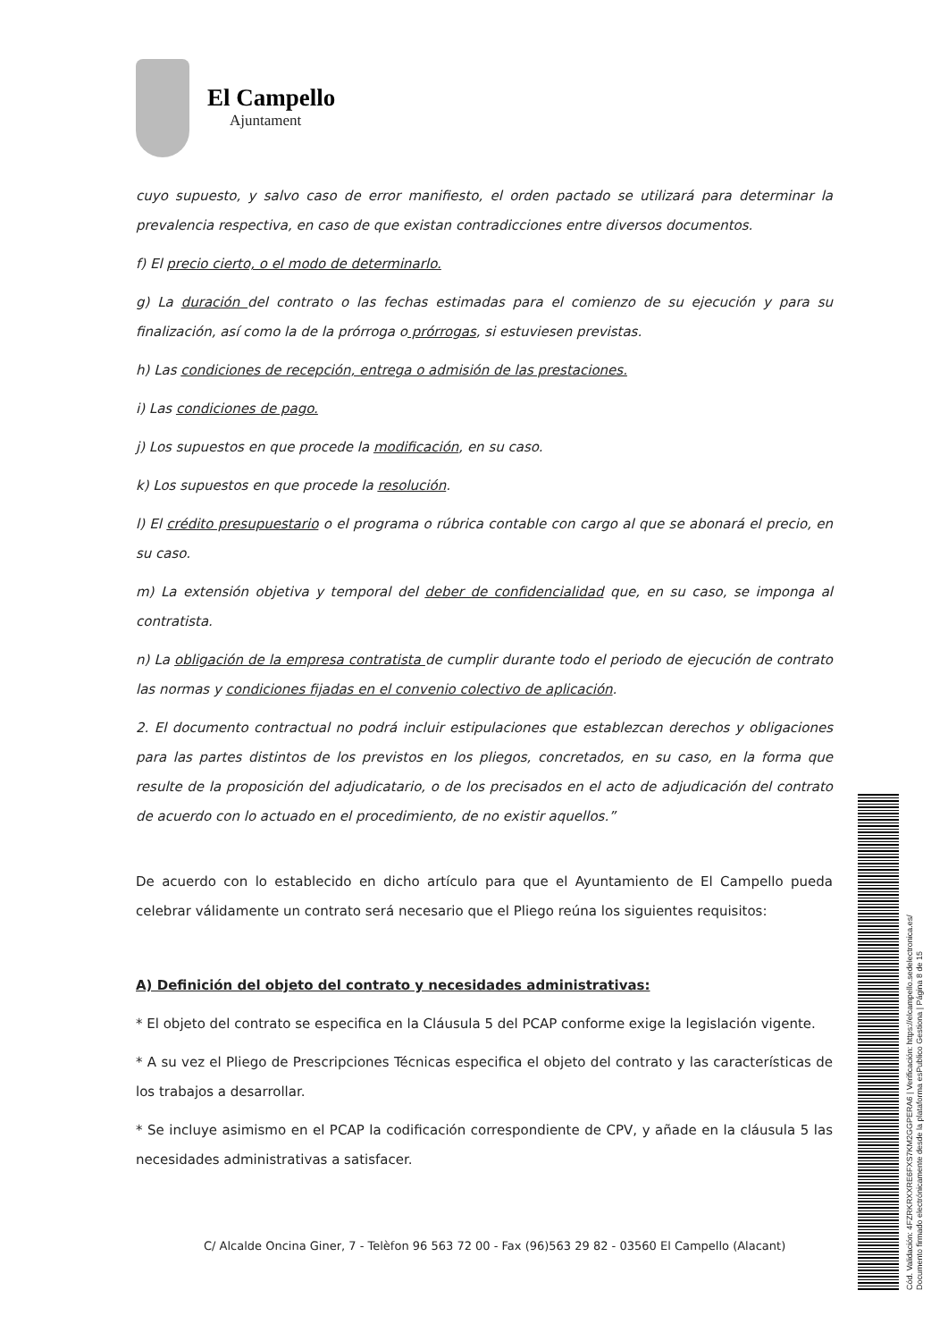El Campello
Ajuntament
cuyo supuesto, y salvo caso de error manifiesto, el orden pactado se utilizará para determinar la prevalencia respectiva, en caso de que existan contradicciones entre diversos documentos.
f) El precio cierto, o el modo de determinarlo.
g) La duración del contrato o las fechas estimadas para el comienzo de su ejecución y para su finalización, así como la de la prórroga o prórrogas, si estuviesen previstas.
h) Las condiciones de recepción, entrega o admisión de las prestaciones.
i) Las condiciones de pago.
j) Los supuestos en que procede la modificación, en su caso.
k) Los supuestos en que procede la resolución.
l) El crédito presupuestario o el programa o rúbrica contable con cargo al que se abonará el precio, en su caso.
m) La extensión objetiva y temporal del deber de confidencialidad que, en su caso, se imponga al contratista.
n) La obligación de la empresa contratista de cumplir durante todo el periodo de ejecución de contrato las normas y condiciones fijadas en el convenio colectivo de aplicación.
2. El documento contractual no podrá incluir estipulaciones que establezcan derechos y obligaciones para las partes distintos de los previstos en los pliegos, concretados, en su caso, en la forma que resulte de la proposición del adjudicatario, o de los precisados en el acto de adjudicación del contrato de acuerdo con lo actuado en el procedimiento, de no existir aquellos.”
De acuerdo con lo establecido en dicho artículo para que el Ayuntamiento de El Campello pueda celebrar válidamente un contrato será necesario que el Pliego reúna los siguientes requisitos:
A) Definición del objeto del contrato y necesidades administrativas:
* El objeto del contrato se especifica en la Cláusula 5 del PCAP conforme exige la legislación vigente.
* A su vez el Pliego de Prescripciones Técnicas especifica el objeto del contrato y las características de los trabajos a desarrollar.
* Se incluye asimismo en el PCAP la codificación correspondiente de CPV, y añade en la cláusula 5 las necesidades administrativas a satisfacer.
C/ Alcalde Oncina Giner, 7 - Telèfon 96 563 72 00 - Fax (96)563 29 82 - 03560 El Campello (Alacant)
Cód. Validación: 4FZRKRXXRE6FXS7KM2GGPERA6 | Verificación: https://elcampello.sedelectronica.es/
Documento firmado electrónicamente desde la plataforma esPublico Gestiona | Página 8 de 15